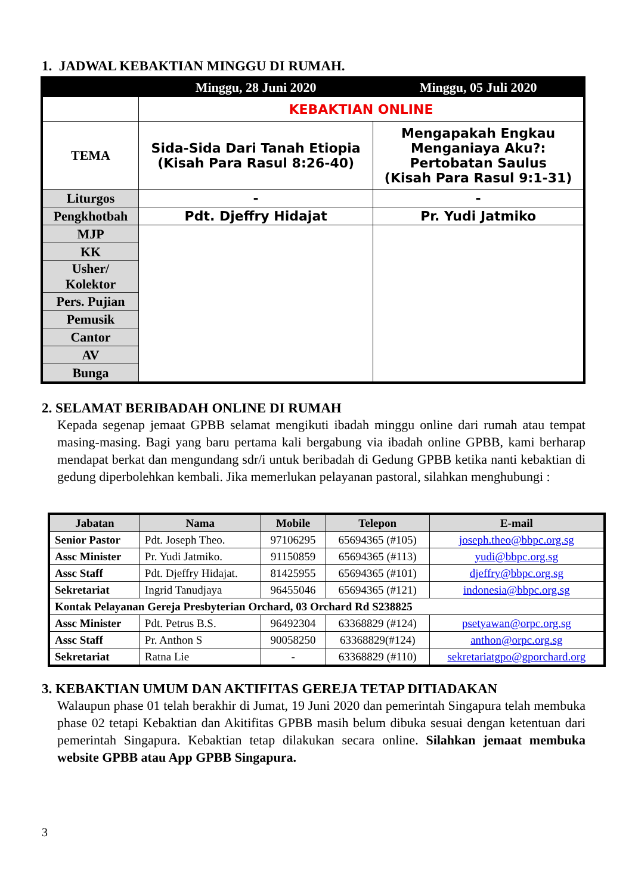1. JADWAL KEBAKTIAN MINGGU DI RUMAH.
| | Minggu, 28 Juni 2020 | Minggu, 05 Juli 2020 |
| --- | --- | --- |
| | KEBAKTIAN ONLINE | |
| TEMA | Sida-Sida Dari Tanah Etiopia (Kisah Para Rasul 8:26-40) | Mengapakah Engkau Menganiaya Aku?: Pertobatan Saulus (Kisah Para Rasul 9:1-31) |
| Liturgos | - | - |
| Pengkhotbah | Pdt. Djeffry Hidajat | Pr. Yudi Jatmiko |
| MJP | | |
| KK | | |
| Usher/ Kolektor | | |
| Pers. Pujian | | |
| Pemusik | | |
| Cantor | | |
| AV | | |
| Bunga | | |
2. SELAMAT BERIBADAH ONLINE DI RUMAH
Kepada segenap jemaat GPBB selamat mengikuti ibadah minggu online dari rumah atau tempat masing-masing. Bagi yang baru pertama kali bergabung via ibadah online GPBB, kami berharap mendapat berkat dan mengundang sdr/i untuk beribadah di Gedung GPBB ketika nanti kebaktian di gedung diperbolehkan kembali. Jika memerlukan pelayanan pastoral, silahkan menghubungi :
| Jabatan | Nama | Mobile | Telepon | E-mail |
| --- | --- | --- | --- | --- |
| Senior Pastor | Pdt. Joseph Theo. | 97106295 | 65694365 (#105) | joseph.theo@bbpc.org.sg |
| Assc Minister | Pr. Yudi Jatmiko. | 91150859 | 65694365 (#113) | yudi@bbpc.org.sg |
| Assc Staff | Pdt. Djeffry Hidajat. | 81425955 | 65694365 (#101) | djeffry@bbpc.org.sg |
| Sekretariat | Ingrid Tanudjaya | 96455046 | 65694365 (#121) | indonesia@bbpc.org.sg |
| Kontak Pelayanan Gereja Presbyterian Orchard, 03 Orchard Rd S238825 | | | | |
| Assc Minister | Pdt. Petrus B.S. | 96492304 | 63368829 (#124) | psetyawan@orpc.org.sg |
| Assc Staff | Pr. Anthon S | 90058250 | 63368829(#124) | anthon@orpc.org.sg |
| Sekretariat | Ratna Lie | - | 63368829 (#110) | sekretariatgpo@gporchard.org |
3. KEBAKTIAN UMUM DAN AKTIFITAS GEREJA TETAP DITIADAKAN
Walaupun phase 01 telah berakhir di Jumat, 19 Juni 2020 dan pemerintah Singapura telah membuka phase 02 tetapi Kebaktian dan Akitifitas GPBB masih belum dibuka sesuai dengan ketentuan dari pemerintah Singapura. Kebaktian tetap dilakukan secara online. Silahkan jemaat membuka website GPBB atau App GPBB Singapura.
3